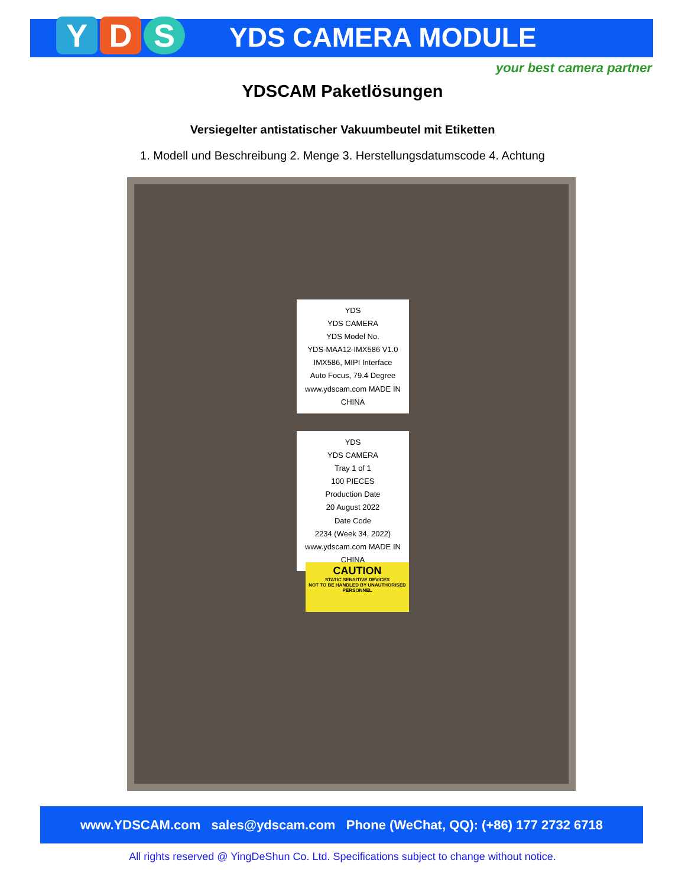Y D S YDS CAMERA MODULE
your best camera partner
YDSCAM Paketlösungen
Versiegelter antistatischer Vakuumbeutel mit Etiketten
1. Modell und Beschreibung 2. Menge 3. Herstellungsdatumscode 4. Achtung
YDS
YDS CAMERA
YDS Model No.
YDS-MAA12-IMX586 V1.0
IMX586, MIPI Interface
Auto Focus, 79.4 Degree
www.ydscam.com MADE IN CHINA
YDS
YDS CAMERA
Tray 1 of 1
100 PIECES
Production Date
20 August 2022
Date Code
2234 (Week 34, 2022)
www.ydscam.com MADE IN CHINA
CAUTION
STATIC SENSITIVE DEVICES
NOT TO BE HANDLED BY UNAUTHORISED PERSONNEL
www.YDSCAM.com sales@ydscam.com Phone (WeChat, QQ): (+86) 177 2732 6718
All rights reserved @ YingDeShun Co. Ltd. Specifications subject to change without notice.